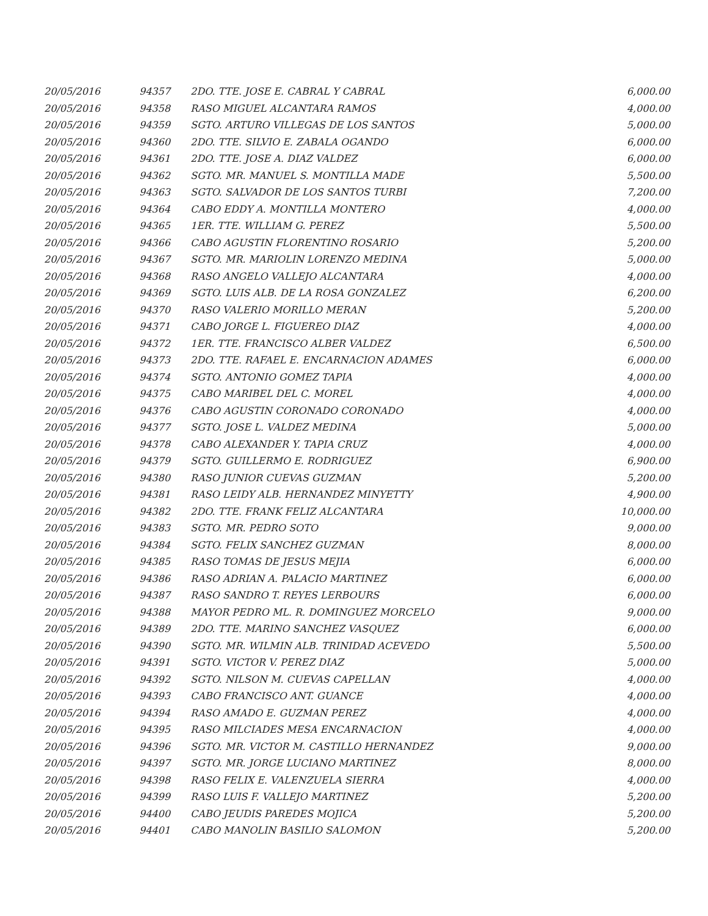| 20/05/2016 | 94357 | 2DO. TTE. JOSE E. CABRAL Y CABRAL | 6,000.00 |
| 20/05/2016 | 94358 | RASO MIGUEL ALCANTARA RAMOS | 4,000.00 |
| 20/05/2016 | 94359 | SGTO. ARTURO VILLEGAS DE LOS SANTOS | 5,000.00 |
| 20/05/2016 | 94360 | 2DO. TTE. SILVIO E. ZABALA OGANDO | 6,000.00 |
| 20/05/2016 | 94361 | 2DO. TTE. JOSE A. DIAZ VALDEZ | 6,000.00 |
| 20/05/2016 | 94362 | SGTO. MR. MANUEL S. MONTILLA MADE | 5,500.00 |
| 20/05/2016 | 94363 | SGTO. SALVADOR DE LOS SANTOS TURBI | 7,200.00 |
| 20/05/2016 | 94364 | CABO EDDY A. MONTILLA MONTERO | 4,000.00 |
| 20/05/2016 | 94365 | 1ER. TTE. WILLIAM G. PEREZ | 5,500.00 |
| 20/05/2016 | 94366 | CABO AGUSTIN FLORENTINO ROSARIO | 5,200.00 |
| 20/05/2016 | 94367 | SGTO. MR. MARIOLIN LORENZO MEDINA | 5,000.00 |
| 20/05/2016 | 94368 | RASO ANGELO VALLEJO ALCANTARA | 4,000.00 |
| 20/05/2016 | 94369 | SGTO. LUIS ALB. DE LA ROSA GONZALEZ | 6,200.00 |
| 20/05/2016 | 94370 | RASO VALERIO MORILLO MERAN | 5,200.00 |
| 20/05/2016 | 94371 | CABO JORGE L. FIGUEREO DIAZ | 4,000.00 |
| 20/05/2016 | 94372 | 1ER. TTE. FRANCISCO ALBER VALDEZ | 6,500.00 |
| 20/05/2016 | 94373 | 2DO. TTE. RAFAEL E. ENCARNACION ADAMES | 6,000.00 |
| 20/05/2016 | 94374 | SGTO. ANTONIO GOMEZ TAPIA | 4,000.00 |
| 20/05/2016 | 94375 | CABO MARIBEL DEL C. MOREL | 4,000.00 |
| 20/05/2016 | 94376 | CABO AGUSTIN CORONADO CORONADO | 4,000.00 |
| 20/05/2016 | 94377 | SGTO. JOSE L. VALDEZ MEDINA | 5,000.00 |
| 20/05/2016 | 94378 | CABO ALEXANDER Y. TAPIA CRUZ | 4,000.00 |
| 20/05/2016 | 94379 | SGTO. GUILLERMO E. RODRIGUEZ | 6,900.00 |
| 20/05/2016 | 94380 | RASO JUNIOR CUEVAS GUZMAN | 5,200.00 |
| 20/05/2016 | 94381 | RASO LEIDY ALB. HERNANDEZ MINYETTY | 4,900.00 |
| 20/05/2016 | 94382 | 2DO. TTE. FRANK FELIZ ALCANTARA | 10,000.00 |
| 20/05/2016 | 94383 | SGTO. MR. PEDRO SOTO | 9,000.00 |
| 20/05/2016 | 94384 | SGTO. FELIX SANCHEZ GUZMAN | 8,000.00 |
| 20/05/2016 | 94385 | RASO TOMAS DE JESUS MEJIA | 6,000.00 |
| 20/05/2016 | 94386 | RASO ADRIAN A. PALACIO MARTINEZ | 6,000.00 |
| 20/05/2016 | 94387 | RASO SANDRO T. REYES LERBOURS | 6,000.00 |
| 20/05/2016 | 94388 | MAYOR PEDRO ML. R. DOMINGUEZ MORCELO | 9,000.00 |
| 20/05/2016 | 94389 | 2DO. TTE. MARINO SANCHEZ VASQUEZ | 6,000.00 |
| 20/05/2016 | 94390 | SGTO. MR. WILMIN ALB. TRINIDAD ACEVEDO | 5,500.00 |
| 20/05/2016 | 94391 | SGTO. VICTOR V. PEREZ DIAZ | 5,000.00 |
| 20/05/2016 | 94392 | SGTO. NILSON M. CUEVAS CAPELLAN | 4,000.00 |
| 20/05/2016 | 94393 | CABO FRANCISCO ANT. GUANCE | 4,000.00 |
| 20/05/2016 | 94394 | RASO AMADO E. GUZMAN PEREZ | 4,000.00 |
| 20/05/2016 | 94395 | RASO MILCIADES MESA ENCARNACION | 4,000.00 |
| 20/05/2016 | 94396 | SGTO. MR. VICTOR M. CASTILLO HERNANDEZ | 9,000.00 |
| 20/05/2016 | 94397 | SGTO. MR. JORGE LUCIANO MARTINEZ | 8,000.00 |
| 20/05/2016 | 94398 | RASO FELIX E. VALENZUELA SIERRA | 4,000.00 |
| 20/05/2016 | 94399 | RASO LUIS F. VALLEJO MARTINEZ | 5,200.00 |
| 20/05/2016 | 94400 | CABO JEUDIS PAREDES MOJICA | 5,200.00 |
| 20/05/2016 | 94401 | CABO MANOLIN BASILIO SALOMON | 5,200.00 |